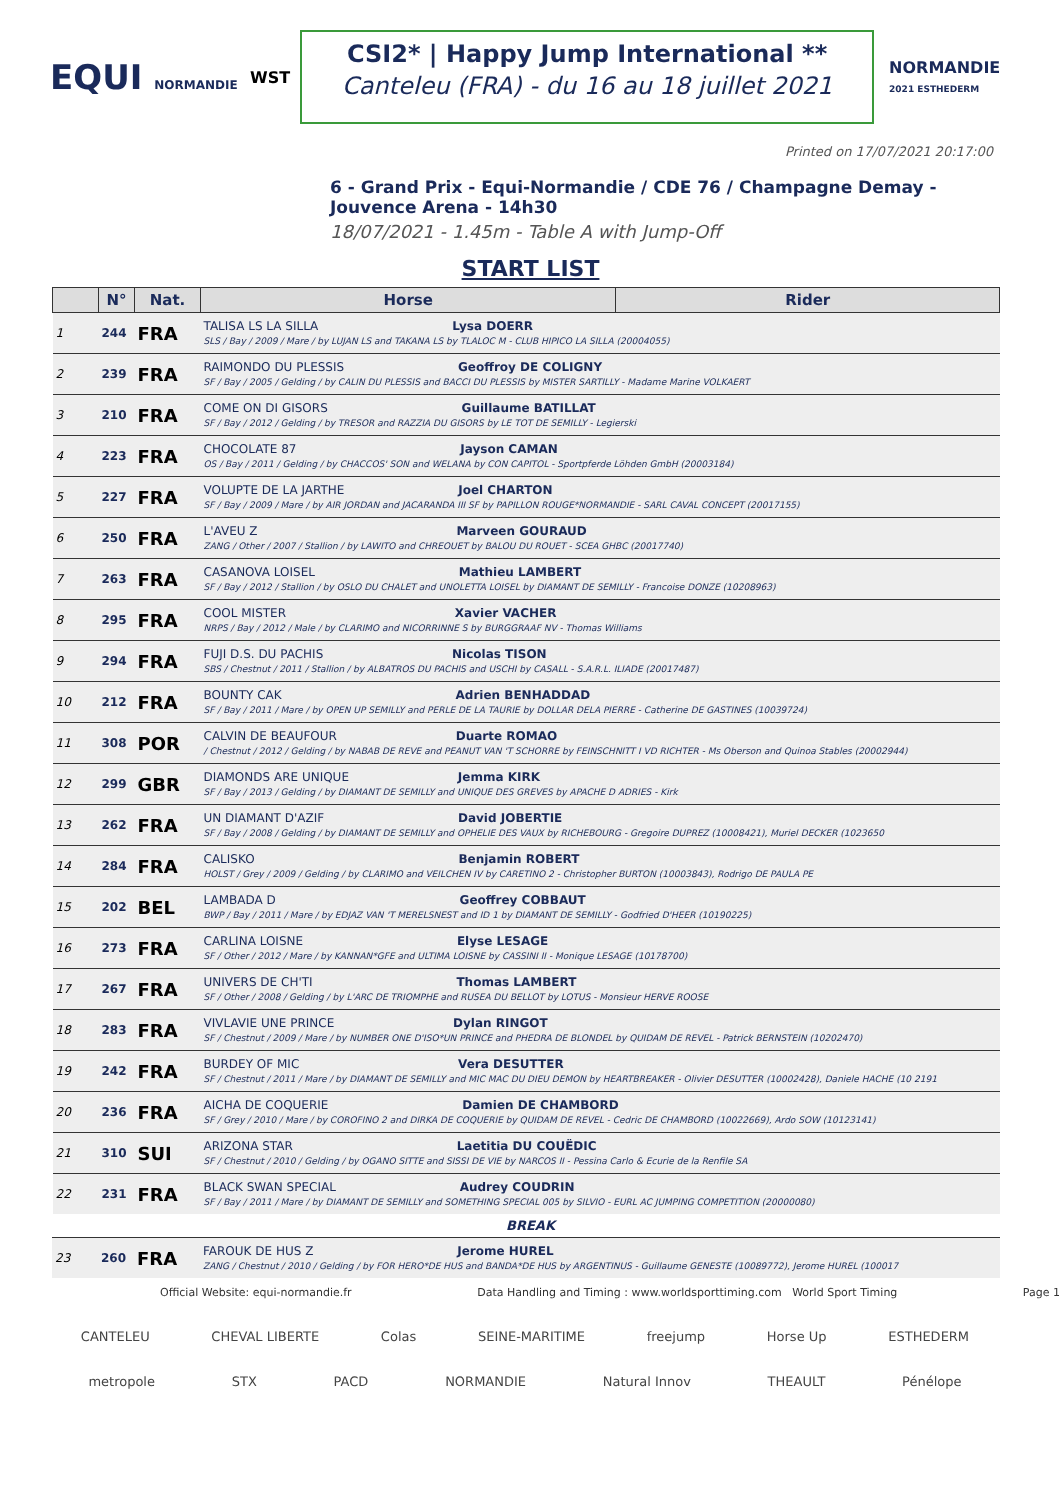EQUI NORMANDIE
WST
CSI2* | Happy Jump International **
Canteleu (FRA) - du 16 au 18 juillet 2021
NORMANDIE
2021 ESTHEDERM
Printed on 17/07/2021 20:17:00
6 - Grand Prix - Equi-Normandie / CDE 76 / Champagne Demay - Jouvence Arena - 14h30
18/07/2021 - 1.45m - Table A with Jump-Off
START LIST
| | N° | Nat. | Horse | Rider |
| --- | --- | --- | --- | --- |
| 1 | 244 | FRA | TALISA LS LA SILLA Lysa DOERR SLS / Bay / 2009 / Mare / by LUJAN LS and TAKANA LS by TLALOC M - CLUB HIPICO LA SILLA (20004055) | |
| 2 | 239 | FRA | RAIMONDO DU PLESSIS Geoffroy DE COLIGNY SF / Bay / 2005 / Gelding / by CALIN DU PLESSIS and BACCI DU PLESSIS by MISTER SARTILLY - Madame Marine VOLKAERT | |
| 3 | 210 | FRA | COME ON DI GISORS Guillaume BATILLAT SF / Bay / 2012 / Gelding / by TRESOR and RAZZIA DU GISORS by LE TOT DE SEMILLY - Legierski | |
| 4 | 223 | FRA | CHOCOLATE 87 Jayson CAMAN OS / Bay / 2011 / Gelding / by CHACCOS' SON and WELANA by CON CAPITOL - Sportpferde Löhden GmbH (20003184) | |
| 5 | 227 | FRA | VOLUPTE DE LA JARTHE Joel CHARTON SF / Bay / 2009 / Mare / by AIR JORDAN and JACARANDA III SF by PAPILLON ROUGE*NORMANDIE - SARL CAVAL CONCEPT (20017155) | |
| 6 | 250 | FRA | L'AVEU Z Marveen GOURAUD ZANG / Other / 2007 / Stallion / by LAWITO and CHREOUET by BALOU DU ROUET - SCEA GHBC (20017740) | |
| 7 | 263 | FRA | CASANOVA LOISEL Mathieu LAMBERT SF / Bay / 2012 / Stallion / by OSLO DU CHALET and UNOLETTA LOISEL by DIAMANT DE SEMILLY - Francoise DONZE (10208963) | |
| 8 | 295 | FRA | COOL MISTER Xavier VACHER NRPS / Bay / 2012 / Male / by CLARIMO and NICORRINNE S by BURGGRAAF NV - Thomas Williams | |
| 9 | 294 | FRA | FUJI D.S. DU PACHIS Nicolas TISON SBS / Chestnut / 2011 / Stallion / by ALBATROS DU PACHIS and USCHI by CASALL - S.A.R.L. ILIADE (20017487) | |
| 10 | 212 | FRA | BOUNTY CAK Adrien BENHADDAD SF / Bay / 2011 / Mare / by OPEN UP SEMILLY and PERLE DE LA TAURIE by DOLLAR DELA PIERRE - Catherine DE GASTINES (10039724) | |
| 11 | 308 | POR | CALVIN DE BEAUFOUR Duarte ROMAO / Chestnut / 2012 / Gelding / by NABAB DE REVE and PEANUT VAN 'T SCHORRE by FEINSCHNITT I VD RICHTER - Ms Oberson and Quinoa Stables (20002944) | |
| 12 | 299 | GBR | DIAMONDS ARE UNIQUE Jemma KIRK SF / Bay / 2013 / Gelding / by DIAMANT DE SEMILLY and UNIQUE DES GREVES by APACHE D ADRIES - Kirk | |
| 13 | 262 | FRA | UN DIAMANT D'AZIF David JOBERTIE SF / Bay / 2008 / Gelding / by DIAMANT DE SEMILLY and OPHELIE DES VAUX by RICHEBOURG - Gregoire DUPREZ (10008421), Muriel DECKER (1023650 | |
| 14 | 284 | FRA | CALISKO Benjamin ROBERT HOLST / Grey / 2009 / Gelding / by CLARIMO and VEILCHEN IV by CARETINO 2 - Christopher BURTON (10003843), Rodrigo DE PAULA PE | |
| 15 | 202 | BEL | LAMBADA D Geoffrey COBBAUT BWP / Bay / 2011 / Mare / by EDJAZ VAN 'T MERELSNEST and ID 1 by DIAMANT DE SEMILLY - Godfried D'HEER (10190225) | |
| 16 | 273 | FRA | CARLINA LOISNE Elyse LESAGE SF / Other / 2012 / Mare / by KANNAN*GFE and ULTIMA LOISNE by CASSINI II - Monique LESAGE (10178700) | |
| 17 | 267 | FRA | UNIVERS DE CH'TI Thomas LAMBERT SF / Other / 2008 / Gelding / by L'ARC DE TRIOMPHE and RUSEA DU BELLOT by LOTUS - Monsieur HERVE ROOSE | |
| 18 | 283 | FRA | VIVLAVIE UNE PRINCE Dylan RINGOT SF / Chestnut / 2009 / Mare / by NUMBER ONE D'ISO*UN PRINCE and PHEDRA DE BLONDEL by QUIDAM DE REVEL - Patrick BERNSTEIN (10202470) | |
| 19 | 242 | FRA | BURDEY OF MIC Vera DESUTTER SF / Chestnut / 2011 / Mare / by DIAMANT DE SEMILLY and MIC MAC DU DIEU DEMON by HEARTBREAKER - Olivier DESUTTER (10002428), Daniele HACHE (10 2191 | |
| 20 | 236 | FRA | AICHA DE COQUERIE Damien DE CHAMBORD SF / Grey / 2010 / Mare / by COROFINO 2 and DIRKA DE COQUERIE by QUIDAM DE REVEL - Cedric DE CHAMBORD (10022669), Ardo SOW (10123141) | |
| 21 | 310 | SUI | ARIZONA STAR Laetitia DU COUËDIC SF / Chestnut / 2010 / Gelding / by OGANO SITTE and SISSI DE VIE by NARCOS II - Pessina Carlo & Ecurie de la Renfile SA | |
| 22 | 231 | FRA | BLACK SWAN SPECIAL Audrey COUDRIN SF / Bay / 2011 / Mare / by DIAMANT DE SEMILLY and SOMETHING SPECIAL 005 by SILVIO - EURL AC JUMPING COMPETITION (20000080) | |
BREAK
| 23 | 260 | FRA | FAROUK DE HUS Z Jerome HUREL ZANG / Chestnut / 2010 / Gelding / by FOR HERO*DE HUS and BANDA*DE HUS by ARGENTINUS - Guillaume GENESTE (10089772), Jerome HUREL (100017 |
Official Website: equi-normandie.fr Data Handling and Timing : www.worldsporttiming.com World Sport Timing Page 1
CANTELEU CHEVAL LIBERTE Colas SEINE-MARITIME freejump Horse Up ESTHEDERM
metropole STX PACD NORMANDIE Natural Innov THEAULT Pénélope